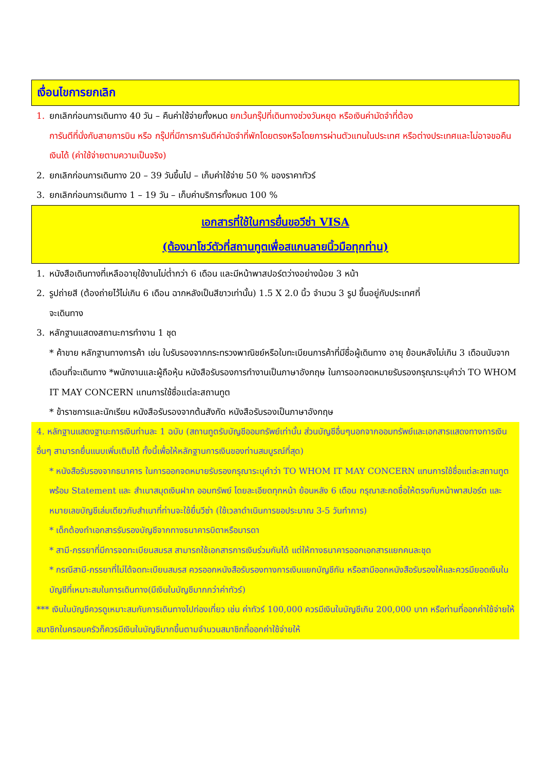เงื่อนไขการยกเลิก
1. ยกเลิกก่อนการเดินทาง 40 วัน – คืนค่าใช้จ่ายทั้งหมด ยกเว้นกรุ๊ปที่เดินทางช่วงวันหยุด หรือเงินค่ามัดจำที่ต้อง
การันตีที่นั่งกับสายการบิน หรือ กรุ๊ปที่มีการการันตีค่ามัดจำที่พักโดยตรงหรือโดยการผ่านตัวแทนในประเทศ หรือต่างประเทศและไม่อาจขอคืนเงินได้ (ค่าใช้จ่ายตามความเป็นจริง)
2. ยกเลิกก่อนการเดินทาง 20 – 39 วันขึ้นไป – เก็บค่าใช้จ่าย 50 % ของราคาทัวร์
3. ยกเลิกก่อนการเดินทาง 1 – 19 วัน – เก็บค่าบริการทั้งหมด 100 %
เอกสารที่ใช้ในการยื่นขอวีซ่า VISA
(ต้องมาโชว์ตัวที่สถานทูตเพื่อสแกนลายนิ้วมือทุกท่าน)
1. หนังสือเดินทางที่เหลืออายุใช้งานไม่ต่ำกว่า 6 เดือน และมีหน้าพาสปอร์ตว่างอย่างน้อย 3 หน้า
2. รูปถ่ายสี (ต้องถ่ายไว้ไม่เกิน 6 เดือน ฉากหลังเป็นสีขาวเท่านั้น) 1.5 X 2.0 นิ้ว จำนวน 3 รูป ขึ้นอยู่กับประเทศที่
จะเดินทาง
3. หลักฐานแสดงสถานะการทำงาน 1 ชุด
* ค้าขาย หลักฐานทางการค้า เช่น ใบรับรองจากกระทรวงพาณิชย์หรือใบทะเบียนการค้าที่มีชื่อผู้เดินทาง อายุ ย้อนหลังไม่เกิน 3 เดือนนับจากเดือนที่จะเดินทาง *พนักงานและผู้ถือหุ้น หนังสือรับรองการทำงานเป็นภาษาอังกฤษ ในการออกจดหมายรับรองกรุณาระบุคำว่า TO WHOM IT MAY CONCERN แทนการใช้ชื่อแต่ละสถานทูต
* ข้าราชการและนักเรียน หนังสือรับรองจากต้นสังกัด หนังสือรับรองเป็นภาษาอังกฤษ
4. หลักฐานแสดงฐานะการเงินท่านละ 1 ฉบับ (สถานทูตรับบัญชีออมทรัพย์เท่านั้น ส่วนบัญชีอื่นๆนอกจากออมทรัพย์และเอกสารแสดงทางการเงินอื่นๆ สามารถยื่นแนบเพิ่มเติมได้ ทั้งนี้เพื่อให้หลักฐานการเงินของท่านสมบูรณ์ที่สุด)
* หนังสือรับรองจากธนาคาร ในการออกจดหมายรับรองกรุณาระบุคำว่า TO WHOM IT MAY CONCERN แทนการใช้ชื่อแต่ละสถานทูตพร้อม Statement และ สำเนาสมุดเงินฝาก ออมทรัพย์ โดยละเอียดทุกหน้า ย้อนหลัง 6 เดือน กรุณาสะกดชื่อให้ตรงกับหน้าพาสปอร์ต และหมายเลขบัญชีเล่มเดียวกับสำเนาที่ท่านจะใช้ยื่นวีซ่า (ใช้เวลาดำเนินการขอประมาณ 3-5 วันทำการ)
* เด็กต้องทำเอกสารรับรองบัญชีจากทางธนาคารบิดาหรือมารดา
* สามี-ภรรยาที่มีการจดทะเบียนสมรส สามารถใช้เอกสารการเงินร่วมกันได้ แต่ให้ทางธนาคารออกเอกสารแยกคนละชุด
* กรณีสามี-ภรรยาที่ไม่ได้จดทะเบียนสมรส ควรออกหนังสือรับรองทางการเงินแยกบัญชีกัน หรือสามีออกหนังสือรับรองให้และควรมียอดเงินในบัญชีที่เหมาะสมในการเดินทาง(มีเงินในบัญชีมากกว่าค่าทัวร์)
*** เงินในบัญชีควรดูเหมาะสมกับการเดินทางไปท่องเที่ยว เช่น ค่าทัวร์ 100,000 ควรมีเงินในบัญชีเกิน 200,000 บาท หรือท่านที่ออกค่าใช้จ่ายให้สมาชิกในครอบครัวก็ควรมีเงินในบัญชีมากขึ้นตามจำนวนสมาชิกที่ออกค่าใช้จ่ายให้